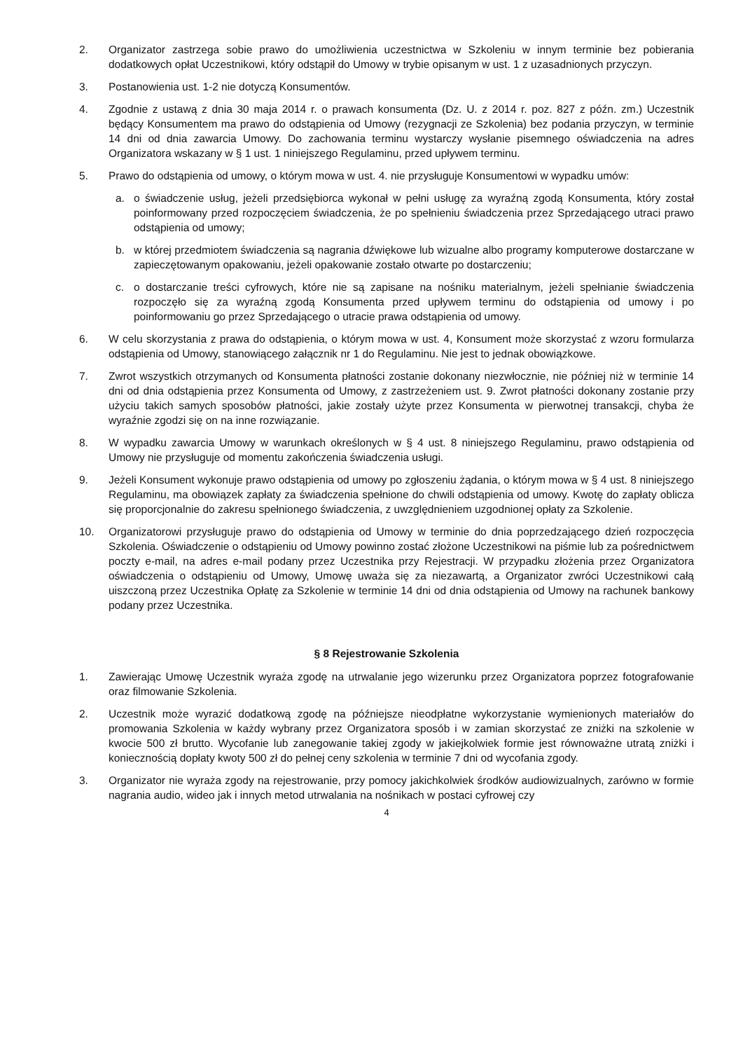2. Organizator zastrzega sobie prawo do umożliwienia uczestnictwa w Szkoleniu w innym terminie bez pobierania dodatkowych opłat Uczestnikowi, który odstąpił do Umowy w trybie opisanym w ust. 1 z uzasadnionych przyczyn.
3. Postanowienia ust. 1-2 nie dotyczą Konsumentów.
4. Zgodnie z ustawą z dnia 30 maja 2014 r. o prawach konsumenta (Dz. U. z 2014 r. poz. 827 z późn. zm.) Uczestnik będący Konsumentem ma prawo do odstąpienia od Umowy (rezygnacji ze Szkolenia) bez podania przyczyn, w terminie 14 dni od dnia zawarcia Umowy. Do zachowania terminu wystarczy wysłanie pisemnego oświadczenia na adres Organizatora wskazany w § 1 ust. 1 niniejszego Regulaminu, przed upływem terminu.
5. Prawo do odstąpienia od umowy, o którym mowa w ust. 4. nie przysługuje Konsumentowi w wypadku umów:
a. o świadczenie usług, jeżeli przedsiębiorca wykonał w pełni usługę za wyraźną zgodą Konsumenta, który został poinformowany przed rozpoczęciem świadczenia, że po spełnieniu świadczenia przez Sprzedającego utraci prawo odstąpienia od umowy;
b. w której przedmiotem świadczenia są nagrania dźwiękowe lub wizualne albo programy komputerowe dostarczane w zapieczętowanym opakowaniu, jeżeli opakowanie zostało otwarte po dostarczeniu;
c. o dostarczanie treści cyfrowych, które nie są zapisane na nośniku materialnym, jeżeli spełnianie świadczenia rozpoczęło się za wyraźną zgodą Konsumenta przed upływem terminu do odstąpienia od umowy i po poinformowaniu go przez Sprzedającego o utracie prawa odstąpienia od umowy.
6. W celu skorzystania z prawa do odstąpienia, o którym mowa w ust. 4, Konsument może skorzystać z wzoru formularza odstąpienia od Umowy, stanowiącego załącznik nr 1 do Regulaminu. Nie jest to jednak obowiązkowe.
7. Zwrot wszystkich otrzymanych od Konsumenta płatności zostanie dokonany niezwłocznie, nie później niż w terminie 14 dni od dnia odstąpienia przez Konsumenta od Umowy, z zastrzeżeniem ust. 9. Zwrot płatności dokonany zostanie przy użyciu takich samych sposobów płatności, jakie zostały użyte przez Konsumenta w pierwotnej transakcji, chyba że wyraźnie zgodzi się on na inne rozwiązanie.
8. W wypadku zawarcia Umowy w warunkach określonych w § 4 ust. 8 niniejszego Regulaminu, prawo odstąpienia od Umowy nie przysługuje od momentu zakończenia świadczenia usługi.
9. Jeżeli Konsument wykonuje prawo odstąpienia od umowy po zgłoszeniu żądania, o którym mowa w § 4 ust. 8 niniejszego Regulaminu, ma obowiązek zapłaty za świadczenia spełnione do chwili odstąpienia od umowy. Kwotę do zapłaty oblicza się proporcjonalnie do zakresu spełnionego świadczenia, z uwzględnieniem uzgodnionej opłaty za Szkolenie.
10. Organizatorowi przysługuje prawo do odstąpienia od Umowy w terminie do dnia poprzedzającego dzień rozpoczęcia Szkolenia. Oświadczenie o odstąpieniu od Umowy powinno zostać złożone Uczestnikowi na piśmie lub za pośrednictwem poczty e-mail, na adres e-mail podany przez Uczestnika przy Rejestracji. W przypadku złożenia przez Organizatora oświadczenia o odstąpieniu od Umowy, Umowę uważa się za niezawartą, a Organizator zwróci Uczestnikowi całą uiszczoną przez Uczestnika Opłatę za Szkolenie w terminie 14 dni od dnia odstąpienia od Umowy na rachunek bankowy podany przez Uczestnika.
§ 8 Rejestrowanie Szkolenia
1. Zawierając Umowę Uczestnik wyraża zgodę na utrwalanie jego wizerunku przez Organizatora poprzez fotografowanie oraz filmowanie Szkolenia.
2. Uczestnik może wyrazić dodatkową zgodę na późniejsze nieodpłatne wykorzystanie wymienionych materiałów do promowania Szkolenia w każdy wybrany przez Organizatora sposób i w zamian skorzystać ze zniżki na szkolenie w kwocie 500 zł brutto. Wycofanie lub zanegowanie takiej zgody w jakiejkolwiek formie jest równoważne utratą zniżki i koniecznością dopłaty kwoty 500 zł do pełnej ceny szkolenia w terminie 7 dni od wycofania zgody.
3. Organizator nie wyraża zgody na rejestrowanie, przy pomocy jakichkolwiek środków audiowizualnych, zarówno w formie nagrania audio, wideo jak i innych metod utrwalania na nośnikach w postaci cyfrowej czy
4